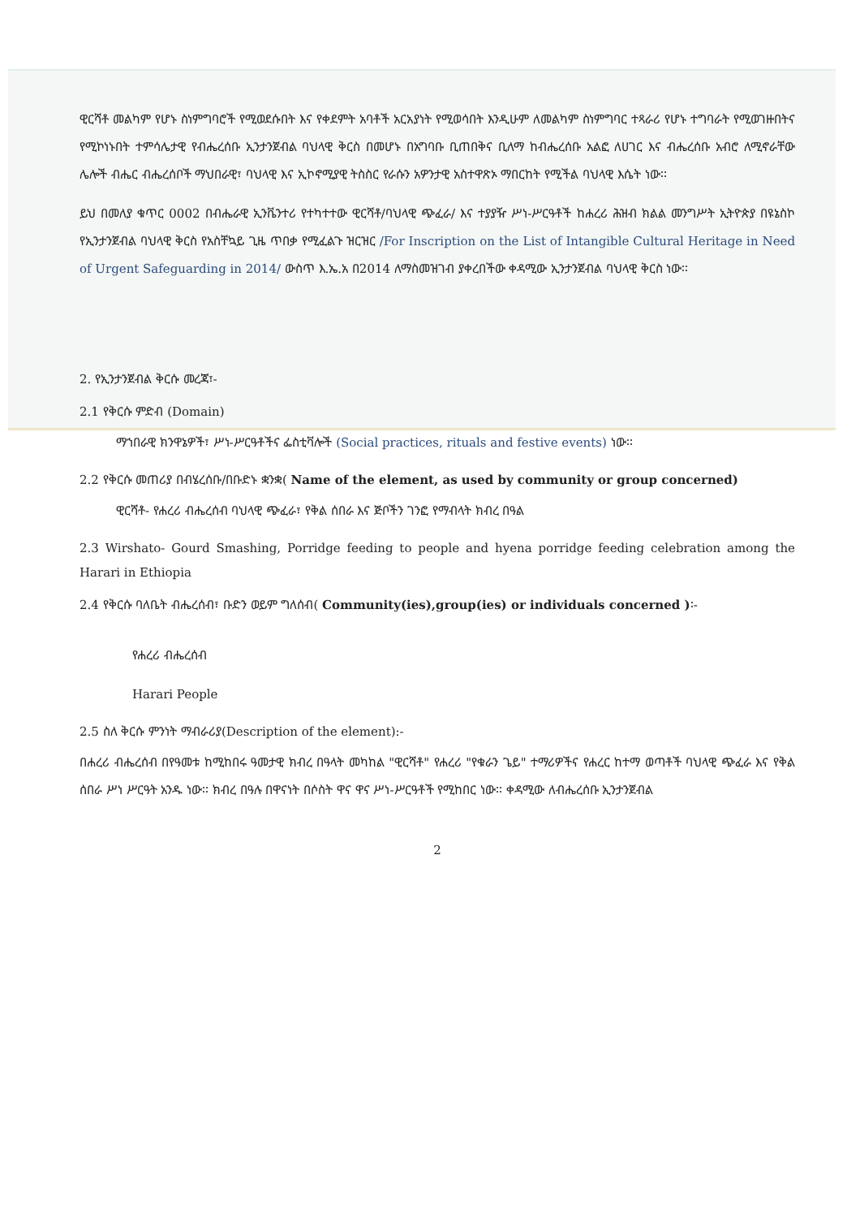ዊርሻቶ መልካም የሆኑ ስነምግባሮች የሚወደሱበት እና የቀደምት አባቶች አርአያነት የሚወሳበት እንዲሁም ለመልካም ስነምግባር ተጻራሪ የሆኑ ተግባራት የሚወገዙበትና የሚኮነኑበት ተምሳሌታዊ የብሔረሰቡ ኢንታንጀብል ባህላዊ ቅርስ በመሆኑ በአግባቡ ቢጠበቅና ቢለማ ከብሔረሰቡ አልፎ ለሀገር እና ብሔረሰቡ አብሮ ለሚኖራቸው ሌሎች ብሔር ብሔረሰቦች ማህበራዊ፣ ባህላዊ እና ኢኮኖሚያዊ ትስስር የራሱን አዎንታዊ አስተዋጽኦ ማበርከት የሚችል ባህላዊ እሴት ነው፡፡
ይህ በመለያ ቁጥር 0002 በብሔራዊ ኢንቬንተሪ የተካተተው ዊርሻቶ/ባህላዊ ጭፈራ/ እና ተያያዥ ሥነ-ሥርዓቶች ከሐረሪ ሕዝብ ክልል መንግሥት ኢትዮጵያ በዩኔስኮ የኢንታንጀብል ባህላዊ ቅርስ የአስቸኳይ ጊዜ ጥበቃ የሚፈልጉ ዝርዝር /For Inscription on the List of Intangible Cultural Heritage in Need of Urgent Safeguarding in 2014/ ውስጥ እ.ኤ.አ በ2014 ለማስመዝገብ ያቀረበችው ቀዳሚው ኢንታንጀብል ባህላዊ ቅርስ ነው፡፡
2. የኢንታንጀብል ቅርሱ መረጃ፣-
2.1 የቅርሱ ምድብ (Domain)
ማኀበራዊ ክንዋኔዎች፣ ሥነ-ሥርዓቶችና ፌስቲቫሎች (Social practices, rituals and festive events) ነው፡፡
2.2 የቅርሱ መጠሪያ በብሄረሰቡ/በቡድኑ ቋንቋ( Name of the element, as used by community or group concerned)
ዊርሻቶ- የሐረሪ ብሔረሰብ ባህላዊ ጭፈራ፣ የቅል ሰበራ እና ጅቦችን ገንፎ የማብላት ክብረ በዓል
2.3 Wirshato- Gourd Smashing, Porridge feeding to people and hyena porridge feeding celebration among the Harari in Ethiopia
2.4 የቅርሱ ባለቤት ብሔረሰብ፣ ቡድን ወይም ግለሰብ( Community(ies),group(ies) or individuals concerned )፡-
የሐረሪ ብሔረሰብ
Harari People
2.5 ስለ ቅርሱ ምንነት ማብራሪያ(Description of the element):-
በሐረሪ ብሔረሰብ በየዓመቱ ከሚከበሩ ዓመታዊ ክብረ በዓላት መካከል "ዊርሻቶ" የሐረሪ "የቁራን ጌይ" ተማሪዎችና የሐረር ከተማ ወጣቶች ባህላዊ ጭፈራ እና የቅል ሰበራ ሥነ ሥርዓት አንዱ ነው፡፡ ክብረ በዓሉ በዋናነት በሶስት ዋና ዋና ሥነ-ሥርዓቶች የሚከበር ነው፡፡ ቀዳሚው ለብሔረሰቡ ኢንታንጀብል
2